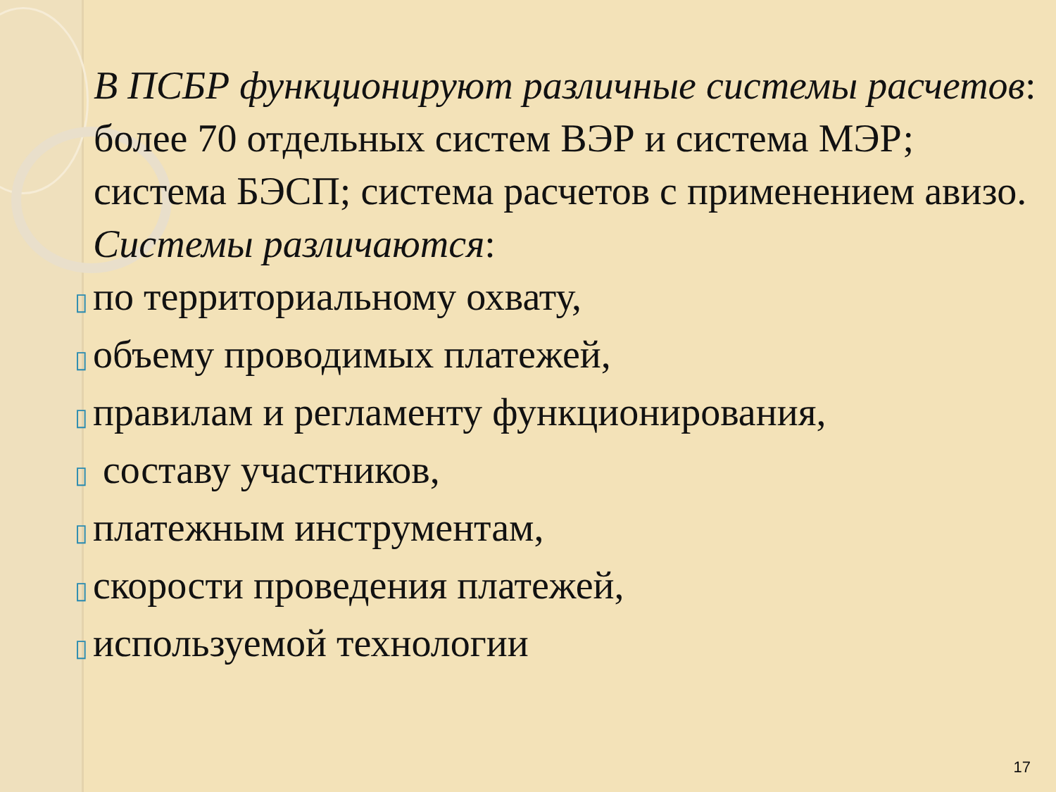В ПСБР функционируют различные системы расчетов: более 70 отдельных систем ВЭР и система МЭР; система БЭСП; система расчетов с применением авизо.
Системы различаются:
▯ по территориальному охвату,
▯ объему проводимых платежей,
▯ правилам и регламенту функционирования,
▯ составу участников,
▯ платежным инструментам,
▯ скорости проведения платежей,
▯ используемой технологии
17